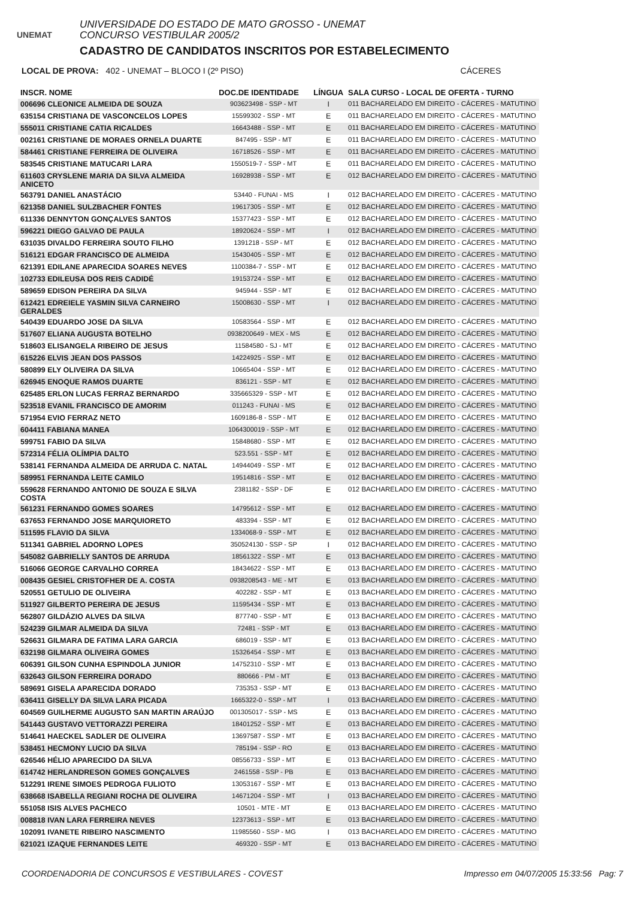UNEMAT
UNIVERSIDADE DO ESTADO DE MATO GROSSO - UNEMAT
CONCURSO VESTIBULAR 2005/2
CADASTRO DE CANDIDATOS INSCRITOS POR ESTABELECIMENTO
LOCAL DE PROVA: 402 - UNEMAT – BLOCO I (2º PISO) CÁCERES
| INSCR. NOME | DOC.DE IDENTIDADE | LÍNGUA | SALA CURSO - LOCAL DE OFERTA - TURNO |
| --- | --- | --- | --- |
| 006696 CLEONICE ALMEIDA DE SOUZA | 903623498 - SSP - MT | I | 011 BACHARELADO EM DIREITO - CÁCERES - MATUTINO |
| 635154 CRISTIANA DE VASCONCELOS LOPES | 15599302 - SSP - MT | E | 011 BACHARELADO EM DIREITO - CÁCERES - MATUTINO |
| 555011 CRISTIANE CATIA RICALDES | 16643488 - SSP - MT | E | 011 BACHARELADO EM DIREITO - CÁCERES - MATUTINO |
| 002161 CRISTIANE DE MORAES ORNELA DUARTE | 847495 - SSP - MT | E | 011 BACHARELADO EM DIREITO - CÁCERES - MATUTINO |
| 584461 CRISTIANE FERREIRA DE OLIVEIRA | 16718526 - SSP - MT | E | 011 BACHARELADO EM DIREITO - CÁCERES - MATUTINO |
| 583545 CRISTIANE MATUCARI LARA | 1550519-7 - SSP - MT | E | 011 BACHARELADO EM DIREITO - CÁCERES - MATUTINO |
| 611603 CRYSLENE MARIA DA SILVA ALMEIDA ANICETO | 16928938 - SSP - MT | E | 012 BACHARELADO EM DIREITO - CÁCERES - MATUTINO |
| 563791 DANIEL ANASTÁCIO | 53440 - FUNAI - MS | I | 012 BACHARELADO EM DIREITO - CÁCERES - MATUTINO |
| 621358 DANIEL SULZBACHER FONTES | 19617305 - SSP - MT | E | 012 BACHARELADO EM DIREITO - CÁCERES - MATUTINO |
| 611336 DENNYTON GONÇALVES SANTOS | 15377423 - SSP - MT | E | 012 BACHARELADO EM DIREITO - CÁCERES - MATUTINO |
| 596221 DIEGO GALVAO DE PAULA | 18920624 - SSP - MT | I | 012 BACHARELADO EM DIREITO - CÁCERES - MATUTINO |
| 631035 DIVALDO FERREIRA SOUTO FILHO | 1391218 - SSP - MT | E | 012 BACHARELADO EM DIREITO - CÁCERES - MATUTINO |
| 516121 EDGAR FRANCISCO DE ALMEIDA | 15430405 - SSP - MT | E | 012 BACHARELADO EM DIREITO - CÁCERES - MATUTINO |
| 621391 EDILANE APARECIDA SOARES NEVES | 1100384-7 - SSP - MT | E | 012 BACHARELADO EM DIREITO - CÁCERES - MATUTINO |
| 102733 EDILEUSA DOS REIS CADIDÉ | 19153724 - SSP - MT | E | 012 BACHARELADO EM DIREITO - CÁCERES - MATUTINO |
| 589659 EDISON PEREIRA DA SILVA | 945944 - SSP - MT | E | 012 BACHARELADO EM DIREITO - CÁCERES - MATUTINO |
| 612421 EDREIELE YASMIN SILVA CARNEIRO GERALDES | 15008630 - SSP - MT | I | 012 BACHARELADO EM DIREITO - CÁCERES - MATUTINO |
| 540439 EDUARDO JOSE DA SILVA | 10583564 - SSP - MT | E | 012 BACHARELADO EM DIREITO - CÁCERES - MATUTINO |
| 517607 ELIANA AUGUSTA BOTELHO | 0938200649 - MEX - MS | E | 012 BACHARELADO EM DIREITO - CÁCERES - MATUTINO |
| 518603 ELISANGELA RIBEIRO DE JESUS | 11584580 - SJ - MT | E | 012 BACHARELADO EM DIREITO - CÁCERES - MATUTINO |
| 615226 ELVIS JEAN DOS PASSOS | 14224925 - SSP - MT | E | 012 BACHARELADO EM DIREITO - CÁCERES - MATUTINO |
| 580899 ELY OLIVEIRA DA SILVA | 10665404 - SSP - MT | E | 012 BACHARELADO EM DIREITO - CÁCERES - MATUTINO |
| 626945 ENOQUE RAMOS DUARTE | 836121 - SSP - MT | E | 012 BACHARELADO EM DIREITO - CÁCERES - MATUTINO |
| 625485 ERLON LUCAS FERRAZ BERNARDO | 335665329 - SSP - MT | E | 012 BACHARELADO EM DIREITO - CÁCERES - MATUTINO |
| 523518 EVANIL FRANCISCO DE AMORIM | 011243 - FUNAI - MS | E | 012 BACHARELADO EM DIREITO - CÁCERES - MATUTINO |
| 571954 EVIO FERRAZ NETO | 1609186-8 - SSP - MT | E | 012 BACHARELADO EM DIREITO - CÁCERES - MATUTINO |
| 604411 FABIANA MANEA | 1064300019 - SSP - MT | E | 012 BACHARELADO EM DIREITO - CÁCERES - MATUTINO |
| 599751 FABIO DA SILVA | 15848680 - SSP - MT | E | 012 BACHARELADO EM DIREITO - CÁCERES - MATUTINO |
| 572314 FÉLIA OLÍMPIA DALTO | 523.551 - SSP - MT | E | 012 BACHARELADO EM DIREITO - CÁCERES - MATUTINO |
| 538141 FERNANDA ALMEIDA DE ARRUDA C. NATAL | 14944049 - SSP - MT | E | 012 BACHARELADO EM DIREITO - CÁCERES - MATUTINO |
| 589951 FERNANDA LEITE CAMILO | 19514816 - SSP - MT | E | 012 BACHARELADO EM DIREITO - CÁCERES - MATUTINO |
| 559628 FERNANDO ANTONIO DE SOUZA E SILVA COSTA | 2381182 - SSP - DF | E | 012 BACHARELADO EM DIREITO - CÁCERES - MATUTINO |
| 561231 FERNANDO GOMES SOARES | 14795612 - SSP - MT | E | 012 BACHARELADO EM DIREITO - CÁCERES - MATUTINO |
| 637653 FERNANDO JOSE MARQUIORETO | 483394 - SSP - MT | E | 012 BACHARELADO EM DIREITO - CÁCERES - MATUTINO |
| 511595 FLAVIO DA SILVA | 1334068-9 - SSP - MT | E | 012 BACHARELADO EM DIREITO - CÁCERES - MATUTINO |
| 511341 GABRIEL ADORNO LOPES | 350524130 - SSP - SP | I | 012 BACHARELADO EM DIREITO - CÁCERES - MATUTINO |
| 545082 GABRIELLY SANTOS DE ARRUDA | 18561322 - SSP - MT | E | 013 BACHARELADO EM DIREITO - CÁCERES - MATUTINO |
| 516066 GEORGE CARVALHO CORREA | 18434622 - SSP - MT | E | 013 BACHARELADO EM DIREITO - CÁCERES - MATUTINO |
| 008435 GESIEL CRISTOFHER DE A. COSTA | 0938208543 - ME - MT | E | 013 BACHARELADO EM DIREITO - CÁCERES - MATUTINO |
| 520551 GETULIO DE OLIVEIRA | 402282 - SSP - MT | E | 013 BACHARELADO EM DIREITO - CÁCERES - MATUTINO |
| 511927 GILBERTO PEREIRA DE JESUS | 11595434 - SSP - MT | E | 013 BACHARELADO EM DIREITO - CÁCERES - MATUTINO |
| 562807 GILDÁZIO ALVES DA SILVA | 877740 - SSP - MT | E | 013 BACHARELADO EM DIREITO - CÁCERES - MATUTINO |
| 524239 GILMAR ALMEIDA DA SILVA | 72481 - SSP - MT | E | 013 BACHARELADO EM DIREITO - CÁCERES - MATUTINO |
| 526631 GILMARA DE FATIMA LARA GARCIA | 686019 - SSP - MT | E | 013 BACHARELADO EM DIREITO - CÁCERES - MATUTINO |
| 632198 GILMARA OLIVEIRA GOMES | 15326454 - SSP - MT | E | 013 BACHARELADO EM DIREITO - CÁCERES - MATUTINO |
| 606391 GILSON CUNHA ESPINDOLA JUNIOR | 14752310 - SSP - MT | E | 013 BACHARELADO EM DIREITO - CÁCERES - MATUTINO |
| 632643 GILSON FERREIRA DORADO | 880666 - PM - MT | E | 013 BACHARELADO EM DIREITO - CÁCERES - MATUTINO |
| 589691 GISELA APARECIDA DORADO | 735353 - SSP - MT | E | 013 BACHARELADO EM DIREITO - CÁCERES - MATUTINO |
| 636411 GISELLY DA SILVA LARA PICADA | 1665322-0 - SSP - MT | I | 013 BACHARELADO EM DIREITO - CÁCERES - MATUTINO |
| 604569 GUILHERME AUGUSTO SAN MARTIN ARAÚJO | 001305017 - SSP - MS | E | 013 BACHARELADO EM DIREITO - CÁCERES - MATUTINO |
| 541443 GUSTAVO VETTORAZZI PEREIRA | 18401252 - SSP - MT | E | 013 BACHARELADO EM DIREITO - CÁCERES - MATUTINO |
| 514641 HAECKEL SADLER DE OLIVEIRA | 13697587 - SSP - MT | E | 013 BACHARELADO EM DIREITO - CÁCERES - MATUTINO |
| 538451 HECMONY LUCIO DA SILVA | 785194 - SSP - RO | E | 013 BACHARELADO EM DIREITO - CÁCERES - MATUTINO |
| 626546 HÉLIO APARECIDO DA SILVA | 08556733 - SSP - MT | E | 013 BACHARELADO EM DIREITO - CÁCERES - MATUTINO |
| 614742 HERLANDRESON GOMES GONÇALVES | 2461558 - SSP - PB | E | 013 BACHARELADO EM DIREITO - CÁCERES - MATUTINO |
| 512291 IRENE SIMOES PEDROGA FULIOTO | 13053167 - SSP - MT | E | 013 BACHARELADO EM DIREITO - CÁCERES - MATUTINO |
| 638668 ISABELLA REGIANI ROCHA DE OLIVEIRA | 14671204 - SSP - MT | I | 013 BACHARELADO EM DIREITO - CÁCERES - MATUTINO |
| 551058 ISIS ALVES PACHECO | 10501 - MTE - MT | E | 013 BACHARELADO EM DIREITO - CÁCERES - MATUTINO |
| 008818 IVAN LARA FERREIRA NEVES | 12373613 - SSP - MT | E | 013 BACHARELADO EM DIREITO - CÁCERES - MATUTINO |
| 102091 IVANETE RIBEIRO NASCIMENTO | 11985560 - SSP - MG | I | 013 BACHARELADO EM DIREITO - CÁCERES - MATUTINO |
| 621021 IZAQUE FERNANDES LEITE | 469320 - SSP - MT | E | 013 BACHARELADO EM DIREITO - CÁCERES - MATUTINO |
COORDENADORIA DE CONCURSOS E VESTIBULARES - COVEST Impresso em 04/07/2005 15:33:56 Pag: 7